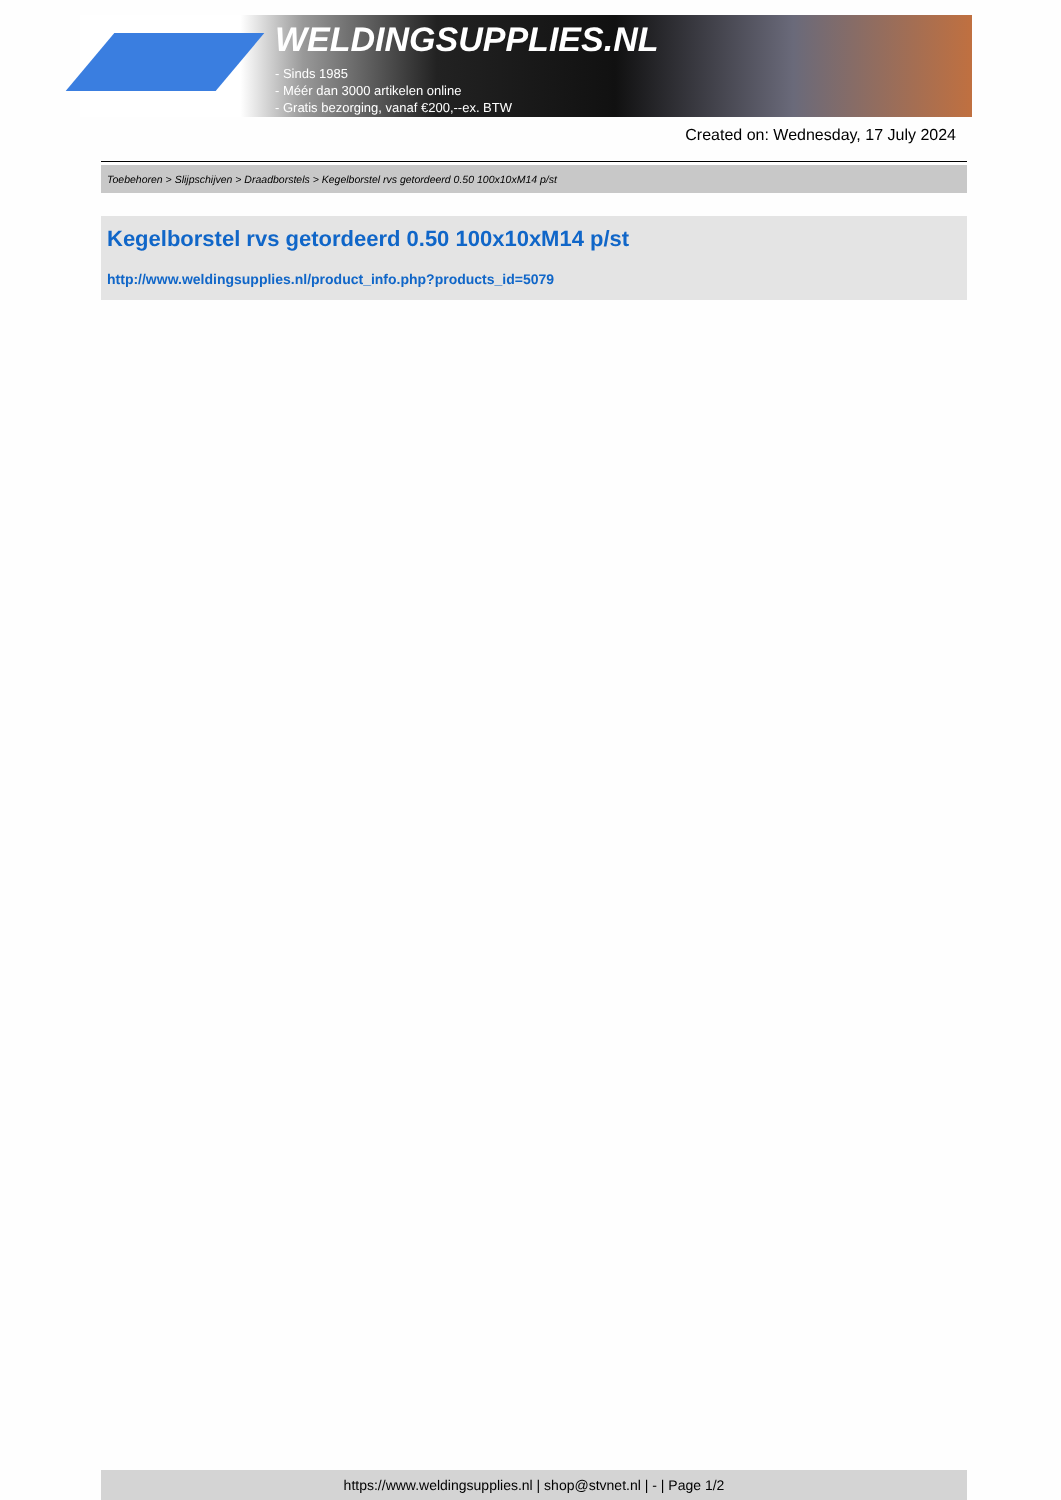WELDINGSUPPLIES.NL
- Sinds 1985
- Méér dan 3000 artikelen online
- Gratis bezorging, vanaf €200,--ex. BTW
Created on: Wednesday, 17 July 2024
Toebehoren > Slijpschijven > Draadborstels > Kegelborstel rvs getordeerd 0.50 100x10xM14 p/st
Kegelborstel rvs getordeerd 0.50 100x10xM14 p/st
http://www.weldingsupplies.nl/product_info.php?products_id=5079
https://www.weldingsupplies.nl | shop@stvnet.nl | - | Page 1/2